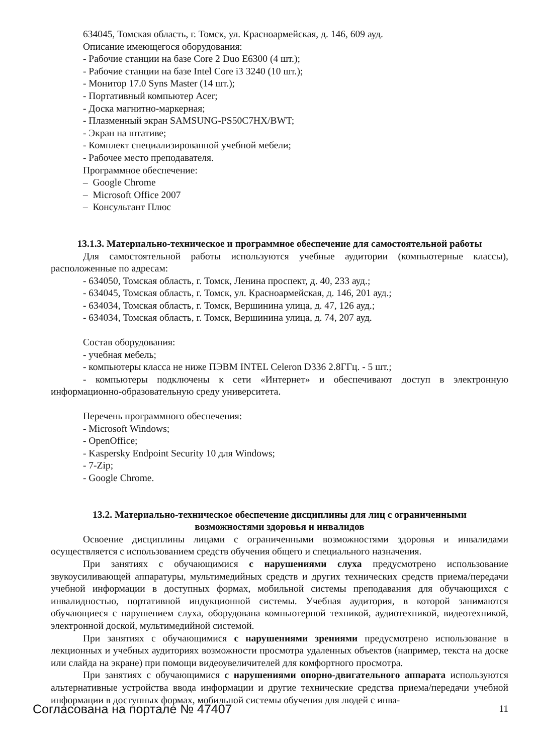634045, Томская область, г. Томск, ул. Красноармейская, д. 146, 609 ауд.
Описание имеющегося оборудования:
- Рабочие станции на базе Core 2 Duo E6300 (4 шт.);
- Рабочие станции на базе Intel Core i3 3240 (10 шт.);
- Монитор 17.0 Syns Master (14 шт.);
- Портативный компьютер Acer;
- Доска магнитно-маркерная;
- Плазменный экран SAMSUNG-PS50C7HX/BWT;
- Экран на штативе;
- Комплект специализированной учебной мебели;
- Рабочее место преподавателя.
Программное обеспечение:
– Google Chrome
– Microsoft Office 2007
– Консультант Плюс
13.1.3. Материально-техническое и программное обеспечение для самостоятельной работы
Для самостоятельной работы используются учебные аудитории (компьютерные классы), расположенные по адресам:
- 634050, Томская область, г. Томск, Ленина проспект, д. 40, 233 ауд.;
- 634045, Томская область, г. Томск, ул. Красноармейская, д. 146, 201 ауд.;
- 634034, Томская область, г. Томск, Вершинина улица, д. 47, 126 ауд.;
- 634034, Томская область, г. Томск, Вершинина улица, д. 74, 207 ауд.
Состав оборудования:
- учебная мебель;
- компьютеры класса не ниже ПЭВМ INTEL Celeron D336 2.8ГГц. - 5 шт.;
- компьютеры подключены к сети «Интернет» и обеспечивают доступ в электронную информационно-образовательную среду университета.
Перечень программного обеспечения:
- Microsoft Windows;
- OpenOffice;
- Kaspersky Endpoint Security 10 для Windows;
- 7-Zip;
- Google Chrome.
13.2. Материально-техническое обеспечение дисциплины для лиц с ограниченными
возможностями здоровья и инвалидов
Освоение дисциплины лицами с ограниченными возможностями здоровья и инвалидами осуществляется с использованием средств обучения общего и специального назначения.
При занятиях с обучающимися с нарушениями слуха предусмотрено использование звукоусиливающей аппаратуры, мультимедийных средств и других технических средств приема/передачи учебной информации в доступных формах, мобильной системы преподавания для обучающихся с инвалидностью, портативной индукционной системы. Учебная аудитория, в которой занимаются обучающиеся с нарушением слуха, оборудована компьютерной техникой, аудиотехникой, видеотехникой, электронной доской, мультимедийной системой.
При занятиях с обучающимися с нарушениями зрениями предусмотрено использование в лекционных и учебных аудиториях возможности просмотра удаленных объектов (например, текста на доске или слайда на экране) при помощи видеоувеличителей для комфортного просмотра.
При занятиях с обучающимися с нарушениями опорно-двигательного аппарата используются альтернативные устройства ввода информации и другие технические средства приема/передачи учебной информации в доступных формах, мобильной системы обучения для людей с инва-
Согласована на портале № 47407 11